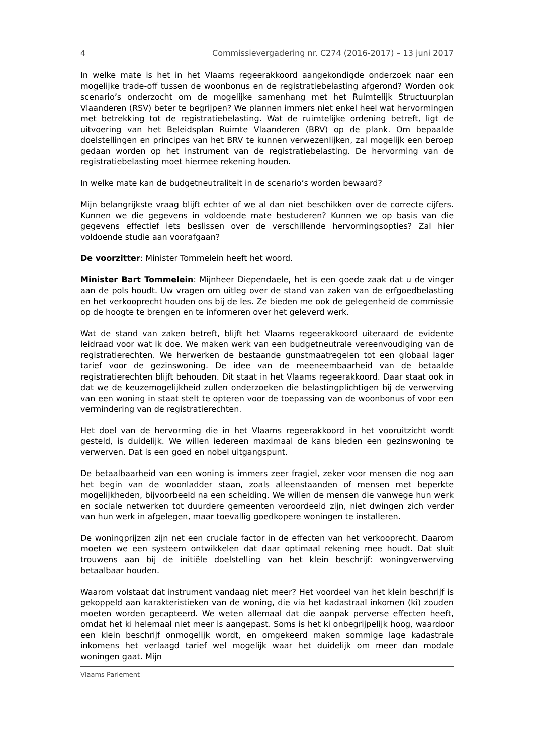4 Commissievergadering nr. C274 (2016-2017) – 13 juni 2017
In welke mate is het in het Vlaams regeerakkoord aangekondigde onderzoek naar een mogelijke trade-off tussen de woonbonus en de registratiebelasting afgerond? Worden ook scenario’s onderzocht om de mogelijke samenhang met het Ruimtelijk Structuurplan Vlaanderen (RSV) beter te begrijpen? We plannen immers niet enkel heel wat hervormingen met betrekking tot de registratiebelasting. Wat de ruimtelijke ordening betreft, ligt de uitvoering van het Beleidsplan Ruimte Vlaanderen (BRV) op de plank. Om bepaalde doelstellingen en principes van het BRV te kunnen verwezenlijken, zal mogelijk een beroep gedaan worden op het instrument van de registratiebelasting. De hervorming van de registratiebelasting moet hiermee rekening houden.
In welke mate kan de budgetneutraliteit in de scenario’s worden bewaard?
Mijn belangrijkste vraag blijft echter of we al dan niet beschikken over de correcte cijfers. Kunnen we die gegevens in voldoende mate bestuderen? Kunnen we op basis van die gegevens effectief iets beslissen over de verschillende hervormingsopties? Zal hier voldoende studie aan voorafgaan?
De voorzitter: Minister Tommelein heeft het woord.
Minister Bart Tommelein: Mijnheer Diependaele, het is een goede zaak dat u de vinger aan de pols houdt. Uw vragen om uitleg over de stand van zaken van de erfgoedbelasting en het verkooprecht houden ons bij de les. Ze bieden me ook de gelegenheid de commissie op de hoogte te brengen en te informeren over het geleverd werk.
Wat de stand van zaken betreft, blijft het Vlaams regeerakkoord uiteraard de evidente leidraad voor wat ik doe. We maken werk van een budgetneutrale vereenvoudiging van de registratierechten. We herwerken de bestaande gunstmaatregelen tot een globaal lager tarief voor de gezinswoning. De idee van de meeneembaarheid van de betaalde registratierechten blijft behouden. Dit staat in het Vlaams regeerakkoord. Daar staat ook in dat we de keuzemogelijkheid zullen onderzoeken die belastingplichtigen bij de verwerving van een woning in staat stelt te opteren voor de toepassing van de woonbonus of voor een vermindering van de registratierechten.
Het doel van de hervorming die in het Vlaams regeerakkoord in het vooruitzicht wordt gesteld, is duidelijk. We willen iedereen maximaal de kans bieden een gezinswoning te verwerven. Dat is een goed en nobel uitgangspunt.
De betaalbaarheid van een woning is immers zeer fragiel, zeker voor mensen die nog aan het begin van de woonladder staan, zoals alleenstaanden of mensen met beperkte mogelijkheden, bijvoorbeeld na een scheiding. We willen de mensen die vanwege hun werk en sociale netwerken tot duurdere gemeenten veroordeeld zijn, niet dwingen zich verder van hun werk in afgelegen, maar toevallig goedkopere woningen te installeren.
De woningprijzen zijn net een cruciale factor in de effecten van het verkooprecht. Daarom moeten we een systeem ontwikkelen dat daar optimaal rekening mee houdt. Dat sluit trouwens aan bij de initiële doelstelling van het klein beschrijf: woningverwerving betaalbaar houden.
Waarom volstaat dat instrument vandaag niet meer? Het voordeel van het klein beschrijf is gekoppeld aan karakteristieken van de woning, die via het kadastraal inkomen (ki) zouden moeten worden gecapteerd. We weten allemaal dat die aanpak perverse effecten heeft, omdat het ki helemaal niet meer is aangepast. Soms is het ki onbegrijpelijk hoog, waardoor een klein beschrijf onmogelijk wordt, en omgekeerd maken sommige lage kadastrale inkomens het verlaagd tarief wel mogelijk waar het duidelijk om meer dan modale woningen gaat. Mijn
Vlaams Parlement